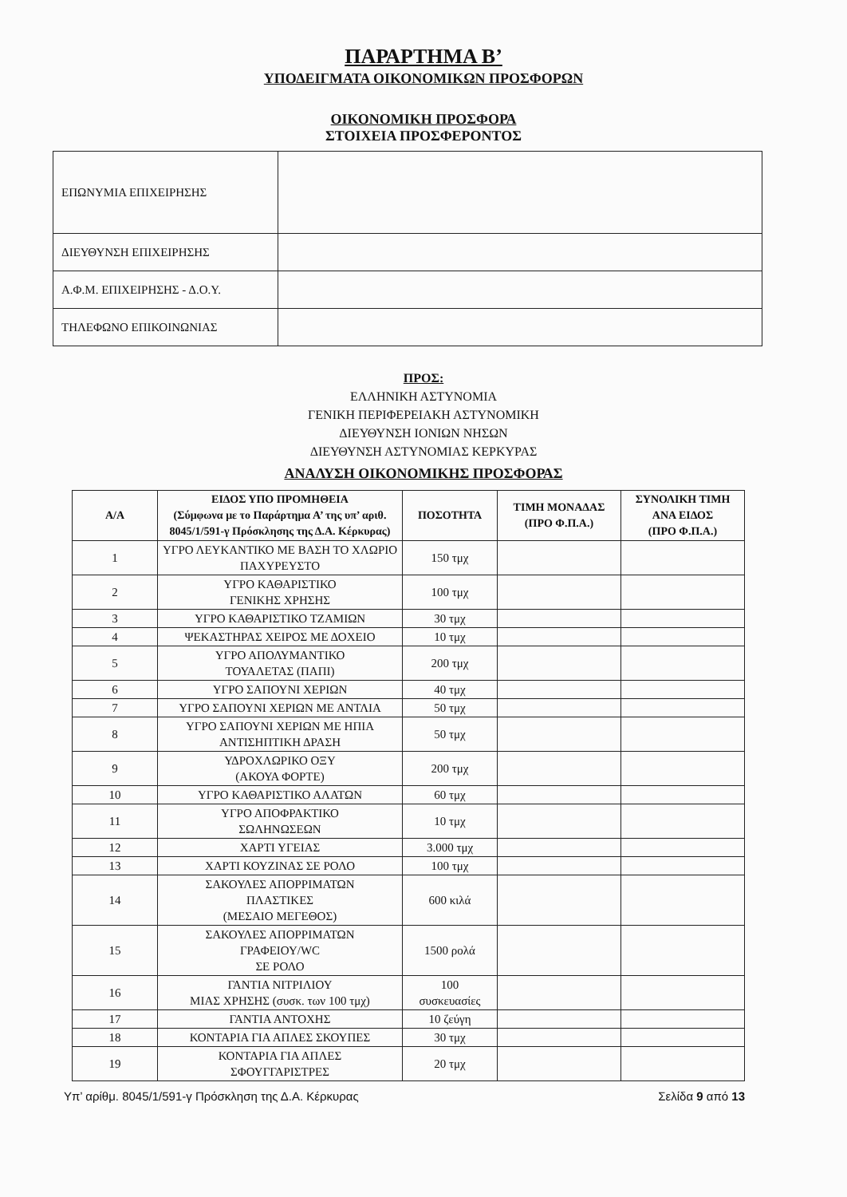ΠΑΡΑΡΤΗΜΑ Β’
ΥΠΟΔΕΙΓΜΑΤΑ ΟΙΚΟΝΟΜΙΚΩΝ ΠΡΟΣΦΟΡΩΝ
ΟΙΚΟΝΟΜΙΚΗ ΠΡΟΣΦΟΡΑ
ΣΤΟΙΧΕΙΑ ΠΡΟΣΦΕΡΟΝΤΟΣ
| ΕΠΩΝΥΜΙΑ ΕΠΙΧΕΙΡΗΣΗΣ | |
| ΔΙΕΥΘΥΝΣΗ ΕΠΙΧΕΙΡΗΣΗΣ | |
| Α.Φ.Μ. ΕΠΙΧΕΙΡΗΣΗΣ - Δ.Ο.Υ. | |
| ΤΗΛΕΦΩΝΟ ΕΠΙΚΟΙΝΩΝΙΑΣ | |
ΠΡΟΣ:
ΕΛΛΗΝΙΚΗ ΑΣΤΥΝΟΜΙΑ
ΓΕΝΙΚΗ ΠΕΡΙΦΕΡΕΙΑΚΗ ΑΣΤΥΝΟΜΙΚΗ
ΔΙΕΥΘΥΝΣΗ ΙΟΝΙΩΝ ΝΗΣΩΝ
ΔΙΕΥΘΥΝΣΗ ΑΣΤΥΝΟΜΙΑΣ ΚΕΡΚΥΡΑΣ
ΑΝΑΛΥΣΗ ΟΙΚΟΝΟΜΙΚΗΣ ΠΡΟΣΦΟΡΑΣ
| Α/Α | ΕΙΔΟΣ ΥΠΟ ΠΡΟΜΗΘΕΙΑ (Σύμφωνα με το Παράρτημα Α’ της υπ’ αριθ. 8045/1/591-γ Πρόσκλησης της Δ.Α. Κέρκυρας) | ΠΟΣΟΤΗΤΑ | ΤΙΜΗ ΜΟΝΑΔΑΣ (ΠΡΟ Φ.Π.Α.) | ΣΥΝΟΛΙΚΗ ΤΙΜΗ ΑΝΑ ΕΙΔΟΣ (ΠΡΟ Φ.Π.Α.) |
| --- | --- | --- | --- | --- |
| 1 | ΥΓΡΟ ΛΕΥΚΑΝΤΙΚΟ ΜΕ ΒΑΣΗ ΤΟ ΧΛΩΡΙΟ ΠΑΧΥΡΕΥΣΤΟ | 150 τμχ | | |
| 2 | ΥΓΡΟ ΚΑΘΑΡΙΣΤΙΚΟ ΓΕΝΙΚΗΣ ΧΡΗΣΗΣ | 100 τμχ | | |
| 3 | ΥΓΡΟ ΚΑΘΑΡΙΣΤΙΚΟ ΤΖΑΜΙΩΝ | 30 τμχ | | |
| 4 | ΨΕΚΑΣΤΗΡΑΣ ΧΕΙΡΟΣ ΜΕ ΔΟΧΕΙΟ | 10 τμχ | | |
| 5 | ΥΓΡΟ ΑΠΟΛΥΜΑΝΤΙΚΟ ΤΟΥΑΛΕΤΑΣ (ΠΑΠΙ) | 200 τμχ | | |
| 6 | ΥΓΡΟ ΣΑΠΟΥΝΙ ΧΕΡΙΩΝ | 40 τμχ | | |
| 7 | ΥΓΡΟ ΣΑΠΟΥΝΙ ΧΕΡΙΩΝ ΜΕ ΑΝΤΛΙΑ | 50 τμχ | | |
| 8 | ΥΓΡΟ ΣΑΠΟΥΝΙ ΧΕΡΙΩΝ ΜΕ ΗΠΙΑ ΑΝΤΙΣΗΠΤΙΚΗ ΔΡΑΣΗ | 50 τμχ | | |
| 9 | ΥΔΡΟΧΛΩΡΙΚΟ ΟΞΥ (ΑΚΟΥΑ ΦΟΡΤΕ) | 200 τμχ | | |
| 10 | ΥΓΡΟ ΚΑΘΑΡΙΣΤΙΚΟ ΑΛΑΤΩΝ | 60 τμχ | | |
| 11 | ΥΓΡΟ ΑΠΟΦΡΑΚΤΙΚΟ ΣΩΛΗΝΩΣΕΩΝ | 10 τμχ | | |
| 12 | ΧΑΡΤΙ ΥΓΕΙΑΣ | 3.000 τμχ | | |
| 13 | ΧΑΡΤΙ ΚΟΥΖΙΝΑΣ ΣΕ ΡΟΛΟ | 100 τμχ | | |
| 14 | ΣΑΚΟΥΛΕΣ ΑΠΟΡΡΙΜΑΤΩΝ ΠΛΑΣΤΙΚΕΣ (ΜΕΣΑΙΟ ΜΕΓΕΘΟΣ) | 600 κιλά | | |
| 15 | ΣΑΚΟΥΛΕΣ ΑΠΟΡΡΙΜΑΤΩΝ ΓΡΑΦΕΙΟΥ/WC ΣΕ ΡΟΛΟ | 1500 ρολά | | |
| 16 | ΓΑΝΤΙΑ ΝΙΤΡΙΛΙΟΥ ΜΙΑΣ ΧΡΗΣΗΣ (συσκ. των 100 τμχ) | 100 συσκευασίες | | |
| 17 | ΓΑΝΤΙΑ ΑΝΤΟΧΗΣ | 10 ζεύγη | | |
| 18 | ΚΟΝΤΑΡΙΑ ΓΙΑ ΑΠΛΕΣ ΣΚΟΥΠΕΣ | 30 τμχ | | |
| 19 | ΚΟΝΤΑΡΙΑ ΓΙΑ ΑΠΛΕΣ ΣΦΟΥΓΓΑΡΙΣΤΡΕΣ | 20 τμχ | | |
Υπ’ αρίθμ. 8045/1/591-γ Πρόσκληση της Δ.Α. Κέρκυρας Σελίδα 9 από 13